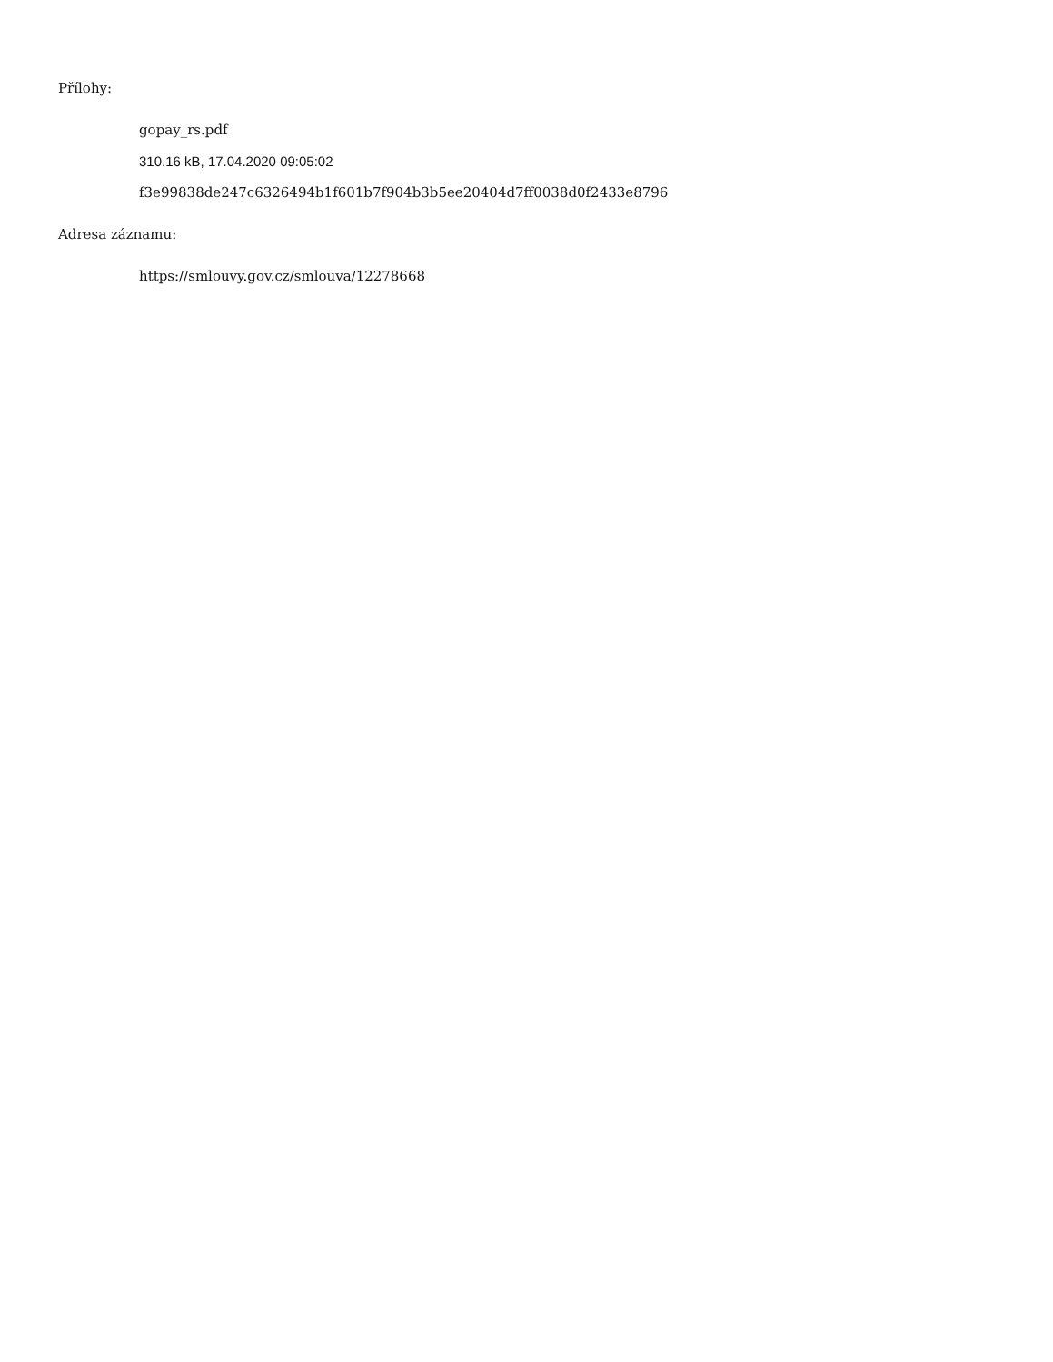Přílohy:
gopay_rs.pdf
310.16 kB, 17.04.2020 09:05:02
f3e99838de247c6326494b1f601b7f904b3b5ee20404d7ff0038d0f2433e8796
Adresa záznamu:
https://smlouvy.gov.cz/smlouva/12278668